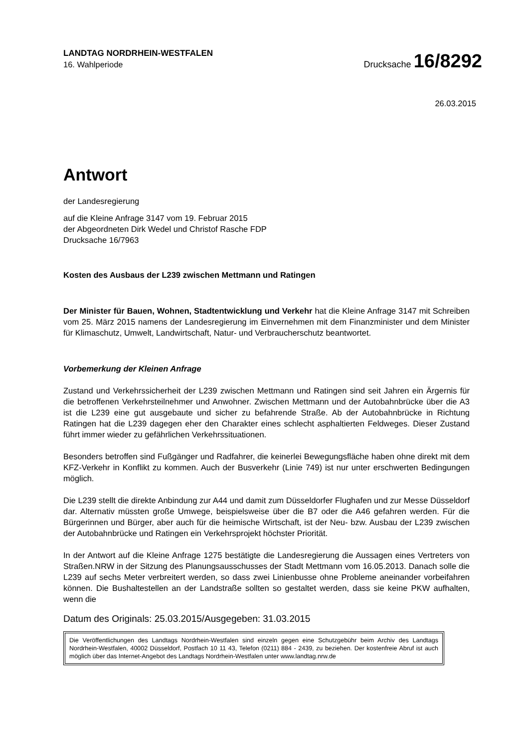LANDTAG NORDRHEIN-WESTFALEN
16. Wahlperiode
Drucksache 16/8292
26.03.2015
Antwort
der Landesregierung
auf die Kleine Anfrage 3147 vom 19. Februar 2015
der Abgeordneten Dirk Wedel und Christof Rasche FDP
Drucksache 16/7963
Kosten des Ausbaus der L239 zwischen Mettmann und Ratingen
Der Minister für Bauen, Wohnen, Stadtentwicklung und Verkehr hat die Kleine Anfrage 3147 mit Schreiben vom 25. März 2015 namens der Landesregierung im Einvernehmen mit dem Finanzminister und dem Minister für Klimaschutz, Umwelt, Landwirtschaft, Natur- und Verbraucherschutz beantwortet.
Vorbemerkung der Kleinen Anfrage
Zustand und Verkehrssicherheit der L239 zwischen Mettmann und Ratingen sind seit Jahren ein Ärgernis für die betroffenen Verkehrsteilnehmer und Anwohner. Zwischen Mettmann und der Autobahnbrücke über die A3 ist die L239 eine gut ausgebaute und sicher zu befahrende Straße. Ab der Autobahnbrücke in Richtung Ratingen hat die L239 dagegen eher den Charakter eines schlecht asphaltierten Feldweges. Dieser Zustand führt immer wieder zu gefährlichen Verkehrssituationen.
Besonders betroffen sind Fußgänger und Radfahrer, die keinerlei Bewegungsfläche haben ohne direkt mit dem KFZ-Verkehr in Konflikt zu kommen. Auch der Busverkehr (Linie 749) ist nur unter erschwerten Bedingungen möglich.
Die L239 stellt die direkte Anbindung zur A44 und damit zum Düsseldorfer Flughafen und zur Messe Düsseldorf dar. Alternativ müssten große Umwege, beispielsweise über die B7 oder die A46 gefahren werden. Für die Bürgerinnen und Bürger, aber auch für die heimische Wirtschaft, ist der Neu- bzw. Ausbau der L239 zwischen der Autobahnbrücke und Ratingen ein Verkehrsprojekt höchster Priorität.
In der Antwort auf die Kleine Anfrage 1275 bestätigte die Landesregierung die Aussagen eines Vertreters von Straßen.NRW in der Sitzung des Planungsausschusses der Stadt Mettmann vom 16.05.2013. Danach solle die L239 auf sechs Meter verbreitert werden, so dass zwei Linienbusse ohne Probleme aneinander vorbeifahren können. Die Bushaltestellen an der Landstraße sollten so gestaltet werden, dass sie keine PKW aufhalten, wenn die
Datum des Originals: 25.03.2015/Ausgegeben: 31.03.2015
Die Veröffentlichungen des Landtags Nordrhein-Westfalen sind einzeln gegen eine Schutzgebühr beim Archiv des Landtags Nordrhein-Westfalen, 40002 Düsseldorf, Postfach 10 11 43, Telefon (0211) 884 - 2439, zu beziehen. Der kostenfreie Abruf ist auch möglich über das Internet-Angebot des Landtags Nordrhein-Westfalen unter www.landtag.nrw.de